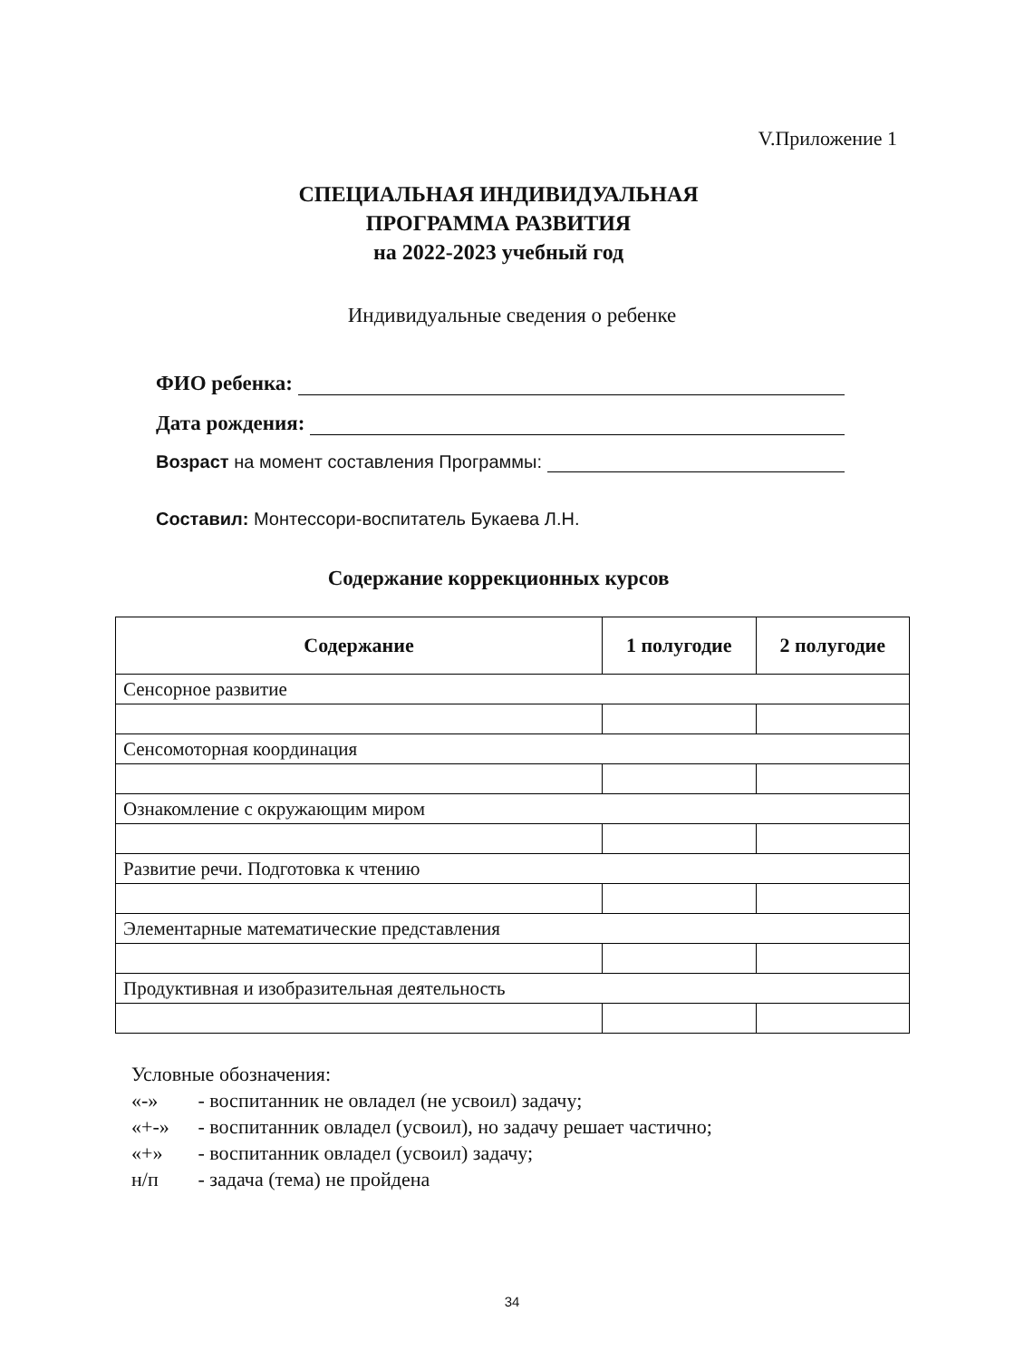V.Приложение 1
СПЕЦИАЛЬНАЯ ИНДИВИДУАЛЬНАЯ
ПРОГРАММА РАЗВИТИЯ
на 2022-2023 учебный год
Индивидуальные сведения о ребенке
ФИО ребенка:
Дата рождения:
Возраст на момент составления Программы:
Составил: Монтессори-воспитатель Букаева Л.Н.
Содержание коррекционных курсов
| Содержание | 1 полугодие | 2 полугодие |
| --- | --- | --- |
| Сенсорное развитие | | |
| Сенсомоторная координация | | |
| Ознакомление с окружающим миром | | |
| Развитие речи. Подготовка к чтению | | |
| Элементарные математические представления | | |
| Продуктивная и изобразительная деятельность | | |
Условные обозначения:
«-» - воспитанник не овладел (не усвоил) задачу;
«+-» - воспитанник овладел (усвоил), но задачу решает частично;
«+» - воспитанник овладел (усвоил) задачу;
н/п - задача (тема) не пройдена
34